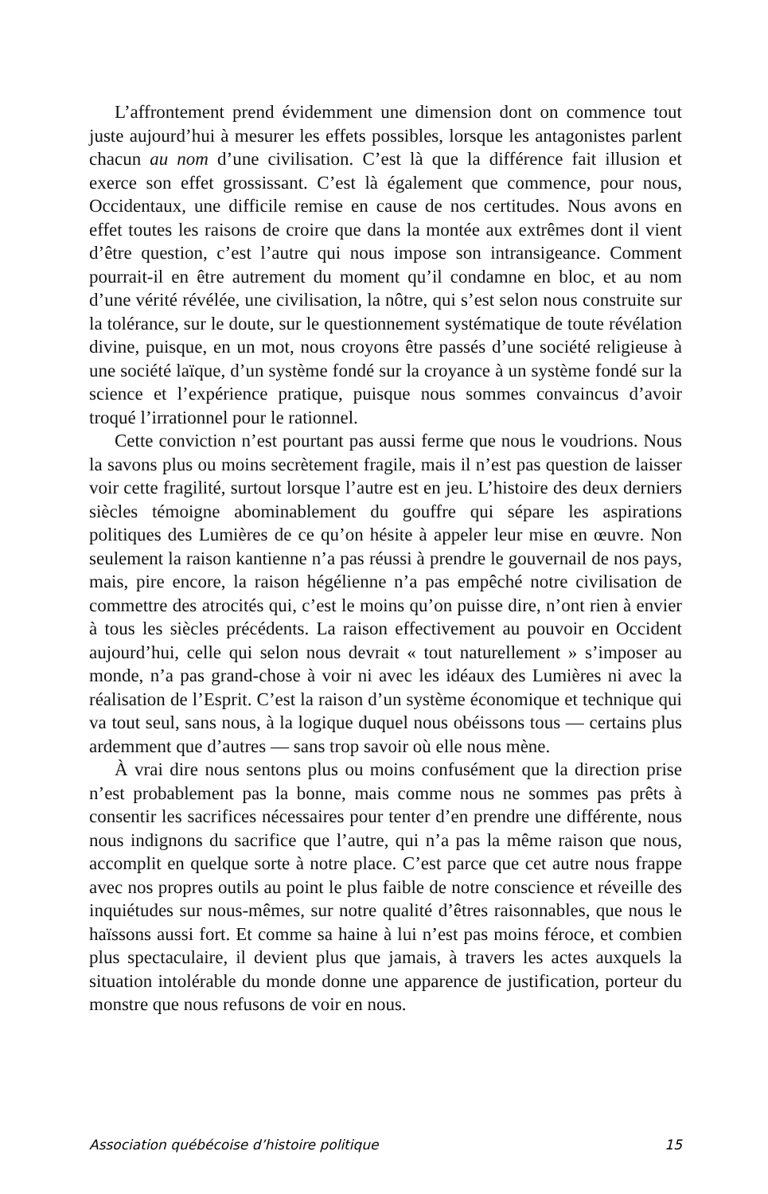L’affrontement prend évidemment une dimension dont on commence tout juste aujourd’hui à mesurer les effets possibles, lorsque les antagonistes parlent chacun au nom d’une civilisation. C’est là que la différence fait illusion et exerce son effet grossissant. C’est là également que commence, pour nous, Occidentaux, une difficile remise en cause de nos certitudes. Nous avons en effet toutes les raisons de croire que dans la montée aux extrêmes dont il vient d’être question, c’est l’autre qui nous impose son intransigeance. Comment pourrait-il en être autrement du moment qu’il condamne en bloc, et au nom d’une vérité révélée, une civilisation, la nôtre, qui s’est selon nous construite sur la tolérance, sur le doute, sur le questionnement systématique de toute révélation divine, puisque, en un mot, nous croyons être passés d’une société religieuse à une société laïque, d’un système fondé sur la croyance à un système fondé sur la science et l’expérience pratique, puisque nous sommes convaincus d’avoir troqué l’irrationnel pour le rationnel.
Cette conviction n’est pourtant pas aussi ferme que nous le voudrions. Nous la savons plus ou moins secrètement fragile, mais il n’est pas question de laisser voir cette fragilité, surtout lorsque l’autre est en jeu. L’histoire des deux derniers siècles témoigne abominablement du gouffre qui sépare les aspirations politiques des Lumières de ce qu’on hésite à appeler leur mise en œuvre. Non seulement la raison kantienne n’a pas réussi à prendre le gouvernail de nos pays, mais, pire encore, la raison hégélienne n’a pas empêché notre civilisation de commettre des atrocités qui, c’est le moins qu’on puisse dire, n’ont rien à envier à tous les siècles précédents. La raison effectivement au pouvoir en Occident aujourd’hui, celle qui selon nous devrait « tout naturellement » s’imposer au monde, n’a pas grand-chose à voir ni avec les idéaux des Lumières ni avec la réalisation de l’Esprit. C’est la raison d’un système économique et technique qui va tout seul, sans nous, à la logique duquel nous obéissons tous — certains plus ardemment que d’autres — sans trop savoir où elle nous mène.
À vrai dire nous sentons plus ou moins confusément que la direction prise n’est probablement pas la bonne, mais comme nous ne sommes pas prêts à consentir les sacrifices nécessaires pour tenter d’en prendre une différente, nous nous indignons du sacrifice que l’autre, qui n’a pas la même raison que nous, accomplit en quelque sorte à notre place. C’est parce que cet autre nous frappe avec nos propres outils au point le plus faible de notre conscience et réveille des inquiétudes sur nous-mêmes, sur notre qualité d’êtres raisonnables, que nous le haïssons aussi fort. Et comme sa haine à lui n’est pas moins féroce, et combien plus spectaculaire, il devient plus que jamais, à travers les actes auxquels la situation intolérable du monde donne une apparence de justification, porteur du monstre que nous refusons de voir en nous.
Association québécoise d’histoire politique 15